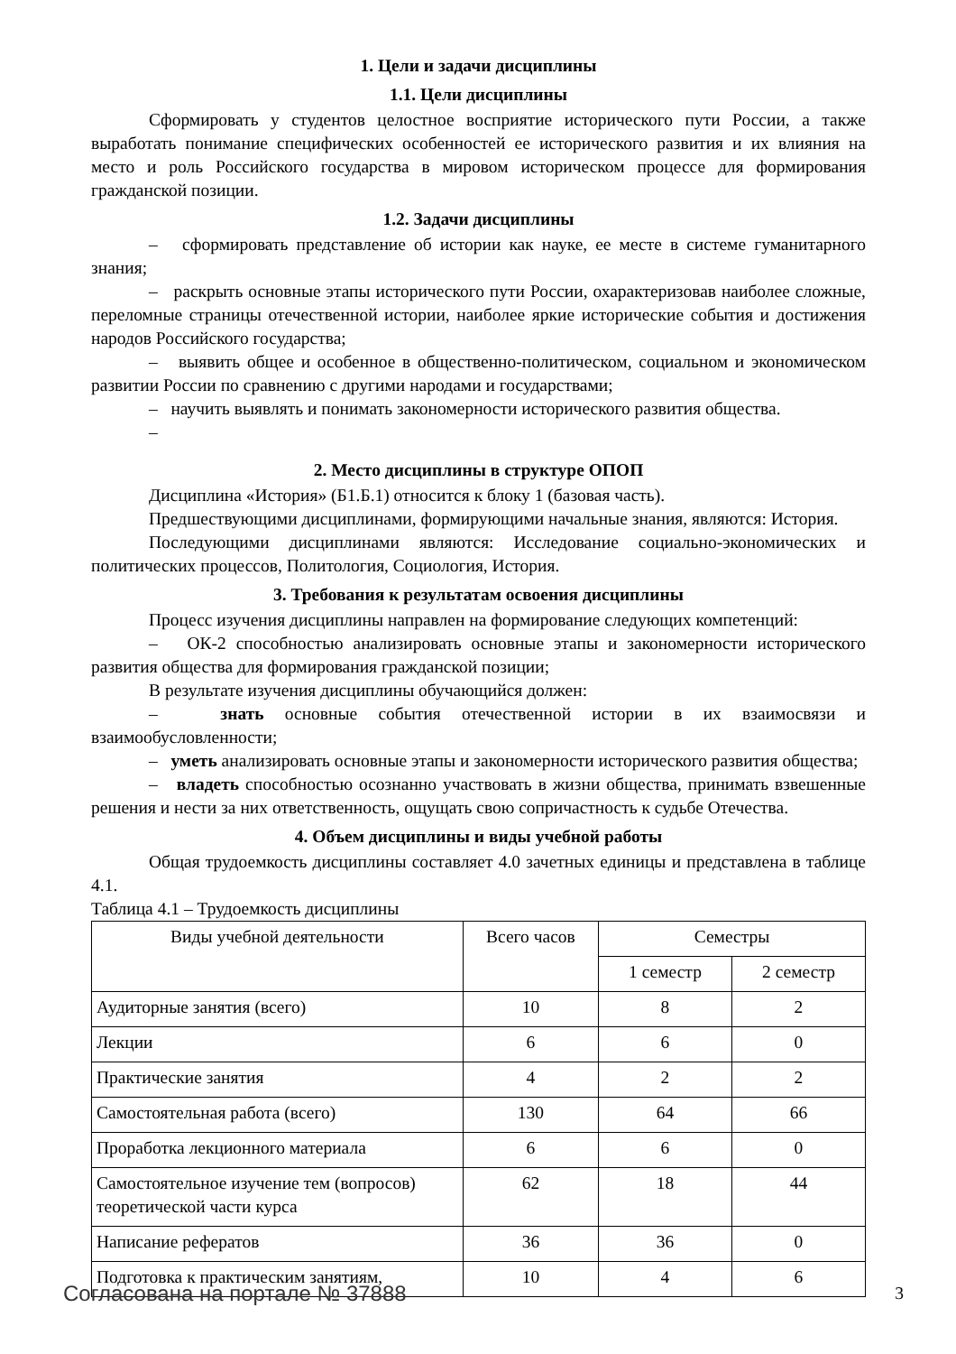1. Цели и задачи дисциплины
1.1. Цели дисциплины
Сформировать у студентов целостное восприятие исторического пути России, а также выработать понимание специфических особенностей ее исторического развития и их влияния на место и роль Российского государства в мировом историческом процессе для формирования гражданской позиции.
1.2. Задачи дисциплины
– сформировать представление об истории как науке, ее месте в системе гуманитарного знания;
– раскрыть основные этапы исторического пути России, охарактеризовав наиболее сложные, переломные страницы отечественной истории, наиболее яркие исторические события и достижения народов Российского государства;
– выявить общее и особенное в общественно-политическом, социальном и экономическом развитии России по сравнению с другими народами и государствами;
– научить выявлять и понимать закономерности исторического развития общества.
–
2. Место дисциплины в структуре ОПОП
Дисциплина «История» (Б1.Б.1) относится к блоку 1 (базовая часть).
Предшествующими дисциплинами, формирующими начальные знания, являются: История.
Последующими дисциплинами являются: Исследование социально-экономических и политических процессов, Политология, Социология, История.
3. Требования к результатам освоения дисциплины
Процесс изучения дисциплины направлен на формирование следующих компетенций:
– ОК-2 способностью анализировать основные этапы и закономерности исторического развития общества для формирования гражданской позиции;
В результате изучения дисциплины обучающийся должен:
– знать основные события отечественной истории в их взаимосвязи и взаимообусловленности;
– уметь анализировать основные этапы и закономерности исторического развития общества;
– владеть способностью осознанно участвовать в жизни общества, принимать взвешенные решения и нести за них ответственность, ощущать свою сопричастность к судьбе Отечества.
4. Объем дисциплины и виды учебной работы
Общая трудоемкость дисциплины составляет 4.0 зачетных единицы и представлена в таблице 4.1.
Таблица 4.1 – Трудоемкость дисциплины
| Виды учебной деятельности | Всего часов | Семестры | |
| --- | --- | --- | --- |
| | | 1 семестр | 2 семестр |
| Аудиторные занятия (всего) | 10 | 8 | 2 |
| Лекции | 6 | 6 | 0 |
| Практические занятия | 4 | 2 | 2 |
| Самостоятельная работа (всего) | 130 | 64 | 66 |
| Проработка лекционного материала | 6 | 6 | 0 |
| Самостоятельное изучение тем (вопросов) теоретической части курса | 62 | 18 | 44 |
| Написание рефератов | 36 | 36 | 0 |
| Подготовка к практическим занятиям, | 10 | 4 | 6 |
Согласована на портале № 37888 3